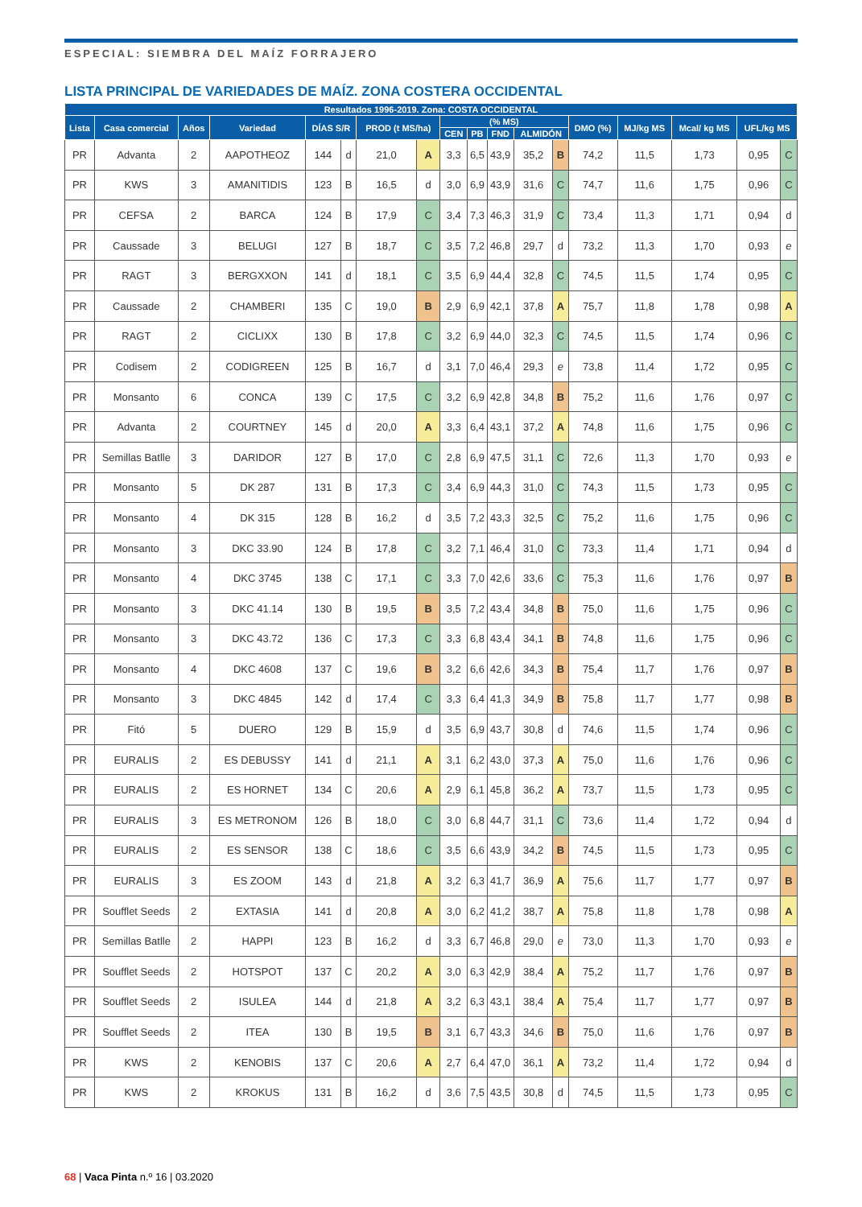ESPECIAL: SIEMBRA DEL MAÍZ FORRAJERO
LISTA PRINCIPAL DE VARIEDADES DE MAÍZ. ZONA COSTERA OCCIDENTAL
| Resultados 1996-2019. Zona: COSTA OCCIDENTAL | | | | | | | | | | | | | | | | | |
| --- | --- | --- | --- | --- | --- | --- | --- | --- | --- | --- | --- | --- | --- | --- | --- | --- | --- |
| Lista | Casa comercial | Años | Variedad | DÍAS S/R | | PROD (t MS/ha) | | (% MS) | | | | | DMO (%) | MJ/kg MS | Mcal/ kg MS | UFL/kg MS | |
| | | | | | | | | CEN | PB | FND | ALMIDÓN | | | | | | |
| PR | Advanta | 2 | AAPOTHEOZ | 144 | d | 21,0 | A | 3,3 | 6,5 | 43,9 | 35,2 | B | 74,2 | 11,5 | 1,73 | 0,95 | C |
| PR | KWS | 3 | AMANITIDIS | 123 | B | 16,5 | d | 3,0 | 6,9 | 43,9 | 31,6 | C | 74,7 | 11,6 | 1,75 | 0,96 | C |
| PR | CEFSA | 2 | BARCA | 124 | B | 17,9 | C | 3,4 | 7,3 | 46,3 | 31,9 | C | 73,4 | 11,3 | 1,71 | 0,94 | d |
| PR | Caussade | 3 | BELUGI | 127 | B | 18,7 | C | 3,5 | 7,2 | 46,8 | 29,7 | d | 73,2 | 11,3 | 1,70 | 0,93 | e |
| PR | RAGT | 3 | BERGXXON | 141 | d | 18,1 | C | 3,5 | 6,9 | 44,4 | 32,8 | C | 74,5 | 11,5 | 1,74 | 0,95 | C |
| PR | Caussade | 2 | CHAMBERI | 135 | C | 19,0 | B | 2,9 | 6,9 | 42,1 | 37,8 | A | 75,7 | 11,8 | 1,78 | 0,98 | A |
| PR | RAGT | 2 | CICLIXX | 130 | B | 17,8 | C | 3,2 | 6,9 | 44,0 | 32,3 | C | 74,5 | 11,5 | 1,74 | 0,96 | C |
| PR | Codisem | 2 | CODIGREEN | 125 | B | 16,7 | d | 3,1 | 7,0 | 46,4 | 29,3 | e | 73,8 | 11,4 | 1,72 | 0,95 | C |
| PR | Monsanto | 6 | CONCA | 139 | C | 17,5 | C | 3,2 | 6,9 | 42,8 | 34,8 | B | 75,2 | 11,6 | 1,76 | 0,97 | C |
| PR | Advanta | 2 | COURTNEY | 145 | d | 20,0 | A | 3,3 | 6,4 | 43,1 | 37,2 | A | 74,8 | 11,6 | 1,75 | 0,96 | C |
| PR | Semillas Batlle | 3 | DARIDOR | 127 | B | 17,0 | C | 2,8 | 6,9 | 47,5 | 31,1 | C | 72,6 | 11,3 | 1,70 | 0,93 | e |
| PR | Monsanto | 5 | DK 287 | 131 | B | 17,3 | C | 3,4 | 6,9 | 44,3 | 31,0 | C | 74,3 | 11,5 | 1,73 | 0,95 | C |
| PR | Monsanto | 4 | DK 315 | 128 | B | 16,2 | d | 3,5 | 7,2 | 43,3 | 32,5 | C | 75,2 | 11,6 | 1,75 | 0,96 | C |
| PR | Monsanto | 3 | DKC 33.90 | 124 | B | 17,8 | C | 3,2 | 7,1 | 46,4 | 31,0 | C | 73,3 | 11,4 | 1,71 | 0,94 | d |
| PR | Monsanto | 4 | DKC 3745 | 138 | C | 17,1 | C | 3,3 | 7,0 | 42,6 | 33,6 | C | 75,3 | 11,6 | 1,76 | 0,97 | B |
| PR | Monsanto | 3 | DKC 41.14 | 130 | B | 19,5 | B | 3,5 | 7,2 | 43,4 | 34,8 | B | 75,0 | 11,6 | 1,75 | 0,96 | C |
| PR | Monsanto | 3 | DKC 43.72 | 136 | C | 17,3 | C | 3,3 | 6,8 | 43,4 | 34,1 | B | 74,8 | 11,6 | 1,75 | 0,96 | C |
| PR | Monsanto | 4 | DKC 4608 | 137 | C | 19,6 | B | 3,2 | 6,6 | 42,6 | 34,3 | B | 75,4 | 11,7 | 1,76 | 0,97 | B |
| PR | Monsanto | 3 | DKC 4845 | 142 | d | 17,4 | C | 3,3 | 6,4 | 41,3 | 34,9 | B | 75,8 | 11,7 | 1,77 | 0,98 | B |
| PR | Fitó | 5 | DUERO | 129 | B | 15,9 | d | 3,5 | 6,9 | 43,7 | 30,8 | d | 74,6 | 11,5 | 1,74 | 0,96 | C |
| PR | EURALIS | 2 | ES DEBUSSY | 141 | d | 21,1 | A | 3,1 | 6,2 | 43,0 | 37,3 | A | 75,0 | 11,6 | 1,76 | 0,96 | C |
| PR | EURALIS | 2 | ES HORNET | 134 | C | 20,6 | A | 2,9 | 6,1 | 45,8 | 36,2 | A | 73,7 | 11,5 | 1,73 | 0,95 | C |
| PR | EURALIS | 3 | ES METRONOM | 126 | B | 18,0 | C | 3,0 | 6,8 | 44,7 | 31,1 | C | 73,6 | 11,4 | 1,72 | 0,94 | d |
| PR | EURALIS | 2 | ES SENSOR | 138 | C | 18,6 | C | 3,5 | 6,6 | 43,9 | 34,2 | B | 74,5 | 11,5 | 1,73 | 0,95 | C |
| PR | EURALIS | 3 | ES ZOOM | 143 | d | 21,8 | A | 3,2 | 6,3 | 41,7 | 36,9 | A | 75,6 | 11,7 | 1,77 | 0,97 | B |
| PR | Soufflet Seeds | 2 | EXTASIA | 141 | d | 20,8 | A | 3,0 | 6,2 | 41,2 | 38,7 | A | 75,8 | 11,8 | 1,78 | 0,98 | A |
| PR | Semillas Batlle | 2 | HAPPI | 123 | B | 16,2 | d | 3,3 | 6,7 | 46,8 | 29,0 | e | 73,0 | 11,3 | 1,70 | 0,93 | e |
| PR | Soufflet Seeds | 2 | HOTSPOT | 137 | C | 20,2 | A | 3,0 | 6,3 | 42,9 | 38,4 | A | 75,2 | 11,7 | 1,76 | 0,97 | B |
| PR | Soufflet Seeds | 2 | ISULEA | 144 | d | 21,8 | A | 3,2 | 6,3 | 43,1 | 38,4 | A | 75,4 | 11,7 | 1,77 | 0,97 | B |
| PR | Soufflet Seeds | 2 | ITEA | 130 | B | 19,5 | B | 3,1 | 6,7 | 43,3 | 34,6 | B | 75,0 | 11,6 | 1,76 | 0,97 | B |
| PR | KWS | 2 | KENOBIS | 137 | C | 20,6 | A | 2,7 | 6,4 | 47,0 | 36,1 | A | 73,2 | 11,4 | 1,72 | 0,94 | d |
| PR | KWS | 2 | KROKUS | 131 | B | 16,2 | d | 3,6 | 7,5 | 43,5 | 30,8 | d | 74,5 | 11,5 | 1,73 | 0,95 | C |
68 | Vaca Pinta n.º 16 | 03.2020